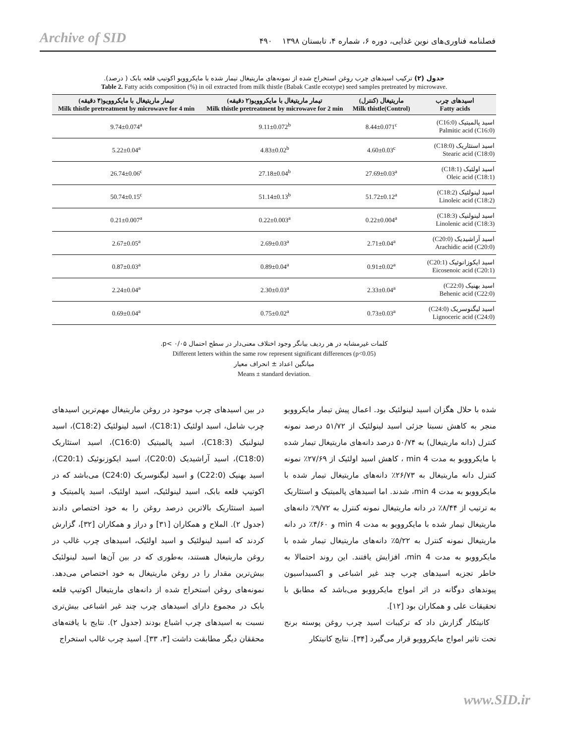Archive of SID فصلنامه فناوری‌های نوین غذایی، دوره ۶، شماره ۴، تابستان ۱۳۹۸ ۴۹۰
جدول (۲) ترکیب اسیدهای چرب روغن استخراج شده از نمونه‌های ماریتیغال تیمار شده با مایکروویو اکوتیپ قلعه بابک ( درصد).
Table 2. Fatty acids composition (%) in oil extracted from milk thistle (Babak Castle ecotype) seed samples pretreated by microwave.
| تیمار ماریتیغال با مایکروویو(۴ دقیقه) Milk thistle pretreatment by microwave for 4 min | تیمار ماریتیغال با مایکروویو(۲ دقیقه) Milk thistle pretreatment by microwave for 2 min | ماریتیغال (کنترل) Milk thistle(Control) | اسیدهای چرب Fatty acids |
| --- | --- | --- | --- |
| 9.74±0.074<sup>a</sup> | 9.11±0.072<sup>b</sup> | 8.44±0.071<sup>c</sup> | اسید پالمیتیک (C16:0) Palmitic acid (C16:0) |
| 5.22±0.04<sup>a</sup> | 4.83±0.02<sup>b</sup> | 4.60±0.03<sup>c</sup> | اسید استئاریک (C18:0) Stearic acid (C18:0) |
| 26.74±0.06<sup>c</sup> | 27.18±0.04<sup>b</sup> | 27.69±0.03<sup>a</sup> | اسید اولئیک (C18:1) Oleic acid (C18:1) |
| 50.74±0.15<sup>c</sup> | 51.14±0.13<sup>b</sup> | 51.72±0.12<sup>a</sup> | اسید لینولئیک (C18:2) Linoleic acid (C18:2) |
| 0.21±0.007<sup>a</sup> | 0.22±0.003<sup>a</sup> | 0.22±0.004<sup>a</sup> | اسید لینولنیک (C18:3) Linolenic acid (C18:3) |
| 2.67±0.05<sup>a</sup> | 2.69±0.03<sup>a</sup> | 2.71±0.04<sup>a</sup> | اسید آراشیدیک (C20:0) Arachidic acid (C20:0) |
| 0.87±0.03<sup>a</sup> | 0.89±0.04<sup>a</sup> | 0.91±0.02<sup>a</sup> | اسید ایکوزانوئیک (C20:1) Eicosenoic acid (C20:1) |
| 2.24±0.04<sup>a</sup> | 2.30±0.03<sup>a</sup> | 2.33±0.04<sup>a</sup> | اسید بهنیک (C22:0) Behenic acid (C22:0) |
| 0.69±0.04<sup>a</sup> | 0.75±0.02<sup>a</sup> | 0.73±0.03<sup>a</sup> | اسید لیگنوسریک (C24:0) Lignoceric acid (C24:0) |
کلمات غیرمشابه در هر ردیف بیانگر وجود اختلاف معنی‌دار در سطح احتمال ۰/۰۵ >p.
Different letters within the same row represent significant differences (p<0.05)
میانگین اعداد ± انحراف معیار
Means ± standard deviation.
در بین اسیدهای چرب موجود در روغن ماریتیغال مهم‌ترین اسیدهای چرب شامل، اسید اولئیک (C18:1)، اسید لینولئیک (C18:2)، اسید لینولنیک (C18:3)، اسید پالمیتیک (C16:0)، اسید استئاریک (C18:0)، اسید آراشیدیک (C20:0)، اسید ایکوزنوئیک (C20:1)، اسید بهنیک (C22:0) و اسید لیگنوسریک (C24:0) می‌باشد که در اکوتیپ قلعه بابک، اسید لینولئیک، اسید اولئیک، اسید پالمیتیک و اسید استئاریک بالاترین درصد روغن را به خود اختصاص دادند (جدول ۲). الملاح و همکاران [۳۱] و دراز و همکاران [۳۲]، گزارش کردند که اسید لینولئیک و اسید اولئیک، اسیدهای چرب غالب در روغن ماریتیغال هستند، به‌طوری که در بین آن‌ها اسید لینولئیک بیش‌ترین مقدار را در روغن ماریتیغال به خود اختصاص می‌دهد. نمونه‌های روغن استخراج شده از دانه‌های ماریتیغال اکوتیپ قلعه بابک در مجموع دارای اسیدهای چرب چند غیر اشباعی بیش‌تری نسبت به اسیدهای چرب اشباع بودند (جدول ۲). نتایج با یافته‌های محققان دیگر مطابقت داشت [۳، ۳۳]. اسید چرب غالب استخراج
شده با حلال هگزان اسید لینولئیک بود. اعمال پیش تیمار مایکروویو منجر به کاهش نسبتا جزئی اسید لینولئیک از ۵۱/۷۲ درصد نمونه کنترل (دانه ماریتیغال) به ۵۰/۷۴ درصد دانه‌های ماریتیغال تیمار شده با مایکروویو به مدت 4 min ، کاهش اسید اولئیک از ۲۷/۶۹٪ نمونه کنترل دانه ماریتیغال به ۲۶/۷۳٪ دانه‌های ماریتیغال تیمار شده با مایکروویو به مدت 4 min، شدند. اما اسیدهای پالمیتیک و استئاریک به ترتیب از ۸/۴۴٪ در دانه ماریتیغال نمونه کنترل به ۹/۷۲٪ دانه‌های ماریتیغال تیمار شده با مایکروویو به مدت 4 min و ۴/۶۰٪ در دانه ماریتیغال نمونه کنترل به ۵/۲۲٪ دانه‌های ماریتیغال تیمار شده با مایکروویو به مدت 4 min، افزایش یافتند. این روند احتمالا به خاطر تجزیه اسیدهای چرب چند غیر اشباعی و اکسیداسیون پیوندهای دوگانه در اثر امواج مایکروویو می‌باشد که مطابق با تحقیقات علی و همکاران بود [۱۲].
کانیتکار گزارش داد که ترکیبات اسید چرب روغن پوسته برنج تحت تاثیر امواج مایکروویو قرار می‌گیرد [۳۴]. نتایج کانیتکار
www.SID.ir